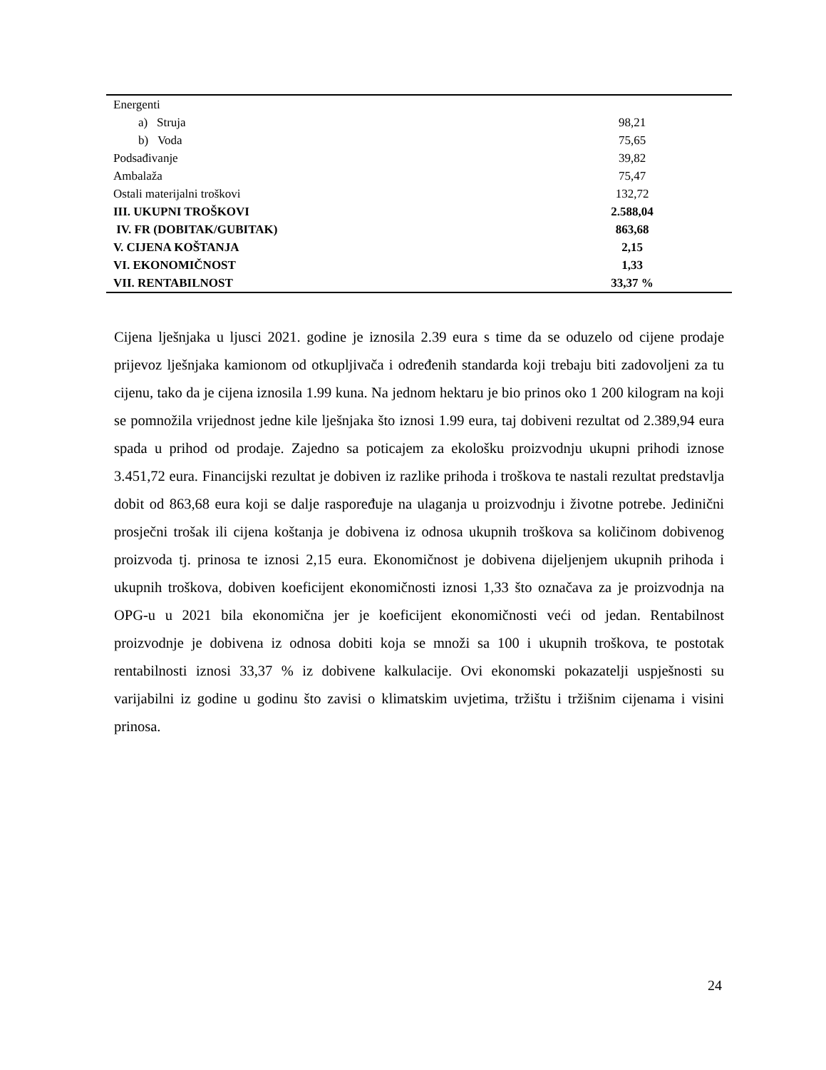| Energenti | |
| a) Struja | 98,21 |
| b) Voda | 75,65 |
| Podsađivanje | 39,82 |
| Ambalaža | 75,47 |
| Ostali materijalni troškovi | 132,72 |
| III. UKUPNI TROŠKOVI | 2.588,04 |
| IV. FR (DOBITAK/GUBITAK) | 863,68 |
| V. CIJENA KOŠTANJA | 2,15 |
| VI. EKONOMIČNOST | 1,33 |
| VII. RENTABILNOST | 33,37 % |
Cijena lješnjaka u ljusci 2021. godine je iznosila 2.39 eura s time da se oduzelo od cijene prodaje prijevoz lješnjaka kamionom od otkupljivača i određenih standarda koji trebaju biti zadovoljeni za tu cijenu, tako da je cijena iznosila 1.99 kuna. Na jednom hektaru je bio prinos oko 1 200 kilogram na koji se pomnožila vrijednost jedne kile lješnjaka što iznosi 1.99 eura, taj dobiveni rezultat od 2.389,94 eura spada u prihod od prodaje. Zajedno sa poticajem za ekološku proizvodnju ukupni prihodi iznose 3.451,72 eura. Financijski rezultat je dobiven iz razlike prihoda i troškova te nastali rezultat predstavlja dobit od 863,68 eura koji se dalje raspoređuje na ulaganja u proizvodnju i životne potrebe. Jedinični prosječni trošak ili cijena koštanja je dobivena iz odnosa ukupnih troškova sa količinom dobivenog proizvoda tj. prinosa te iznosi 2,15 eura. Ekonomičnost je dobivena dijeljenjem ukupnih prihoda i ukupnih troškova, dobiven koeficijent ekonomičnosti iznosi 1,33 što označava za je proizvodnja na OPG-u u 2021 bila ekonomična jer je koeficijent ekonomičnosti veći od jedan. Rentabilnost proizvodnje je dobivena iz odnosa dobiti koja se množi sa 100 i ukupnih troškova, te postotak rentabilnosti iznosi 33,37 % iz dobivene kalkulacije. Ovi ekonomski pokazatelji uspješnosti su varijabilni iz godine u godinu što zavisi o klimatskim uvjetima, tržištu i tržišnim cijenama i visini prinosa.
24